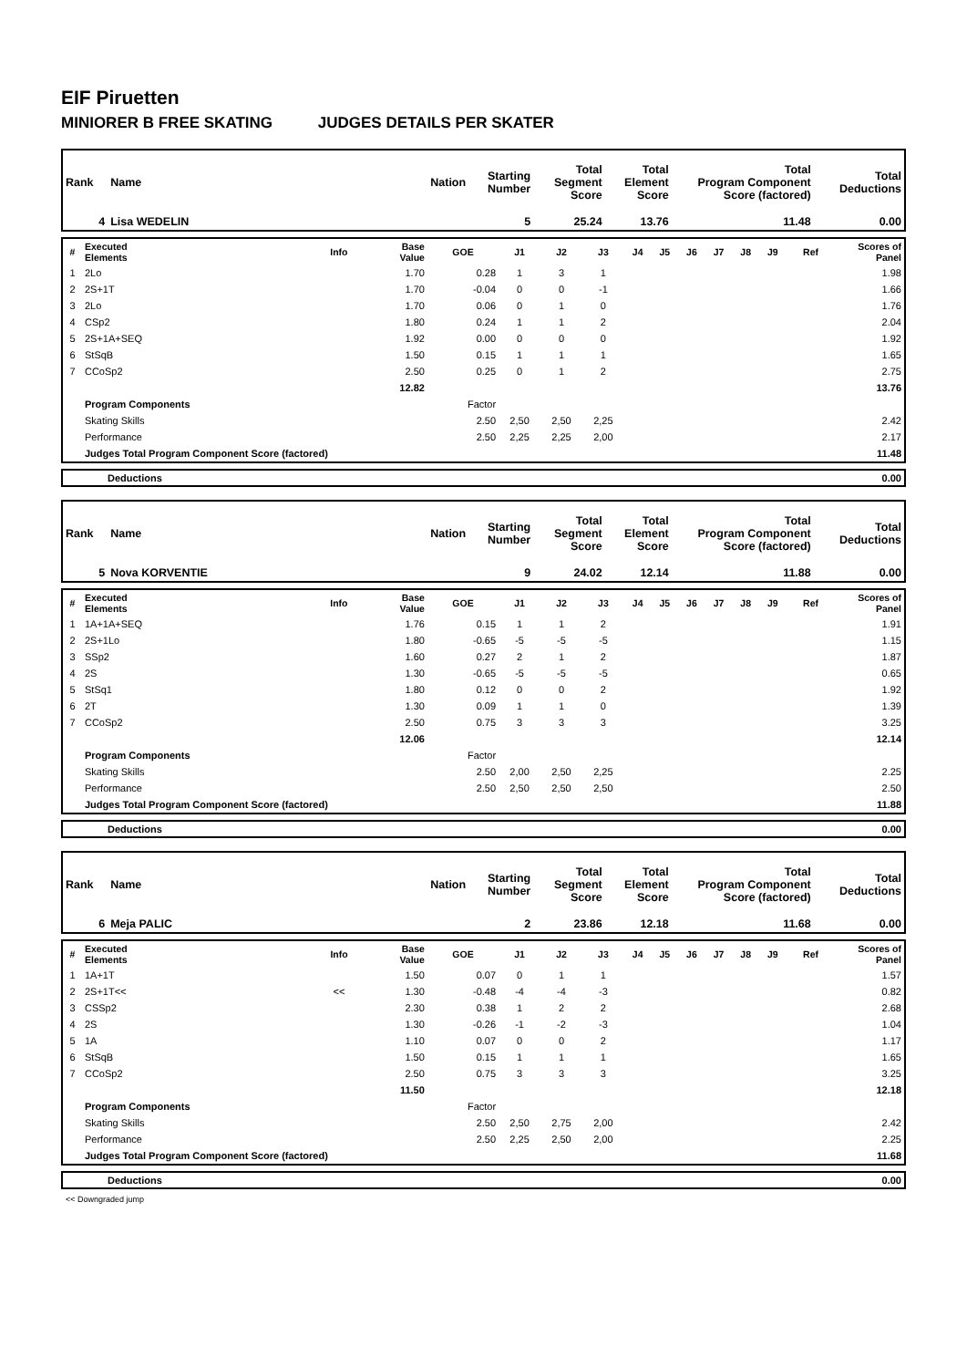EIF Piruetten
MINIORER B FREE SKATING JUDGES DETAILS PER SKATER
| Rank | Name | Nation | Starting Number | Total Segment Score | Total Element Score | Total Program Component Score (factored) | Total Deductions |
| --- | --- | --- | --- | --- | --- | --- | --- |
| 4 | Lisa WEDELIN | | 5 | 25.24 | 13.76 | 11.48 | 0.00 |
| # | Executed Elements | Info | Base Value | GOE | J1 | J2 | J3 | J4 | J5 | J6 | J7 | J8 | J9 | Ref | Scores of Panel |
| --- | --- | --- | --- | --- | --- | --- | --- | --- | --- | --- | --- | --- | --- | --- | --- |
| 1 | 2Lo | | 1.70 | 0.28 | 1 | 3 | 1 | | | | | | | | 1.98 |
| 2 | 2S+1T | | 1.70 | -0.04 | 0 | 0 | -1 | | | | | | | | 1.66 |
| 3 | 2Lo | | 1.70 | 0.06 | 0 | 1 | 0 | | | | | | | | 1.76 |
| 4 | CSp2 | | 1.80 | 0.24 | 1 | 1 | 2 | | | | | | | | 2.04 |
| 5 | 2S+1A+SEQ | | 1.92 | 0.00 | 0 | 0 | 0 | | | | | | | | 1.92 |
| 6 | StSqB | | 1.50 | 0.15 | 1 | 1 | 1 | | | | | | | | 1.65 |
| 7 | CCoSp2 | | 2.50 | 0.25 | 0 | 1 | 2 | | | | | | | | 2.75 |
| | | | 12.82 | | | | | | | | | | | | 13.76 |
| | Program Components | | | Factor | | | | | | | | | | | |
| | Skating Skills | | | 2.50 | 2,50 | 2,50 | 2,25 | | | | | | | | 2.42 |
| | Performance | | | 2.50 | 2,25 | 2,25 | 2,00 | | | | | | | | 2.17 |
| | Judges Total Program Component Score (factored) | | | | | | | | | | | | | | 11.48 |
| | Deductions | 0.00 |
| Rank | Name | Nation | Starting Number | Total Segment Score | Total Element Score | Total Program Component Score (factored) | Total Deductions |
| --- | --- | --- | --- | --- | --- | --- | --- |
| 5 | Nova KORVENTIE | | 9 | 24.02 | 12.14 | 11.88 | 0.00 |
| # | Executed Elements | Info | Base Value | GOE | J1 | J2 | J3 | J4 | J5 | J6 | J7 | J8 | J9 | Ref | Scores of Panel |
| --- | --- | --- | --- | --- | --- | --- | --- | --- | --- | --- | --- | --- | --- | --- | --- |
| 1 | 1A+1A+SEQ | | 1.76 | 0.15 | 1 | 1 | 2 | | | | | | | | 1.91 |
| 2 | 2S+1Lo | | 1.80 | -0.65 | -5 | -5 | -5 | | | | | | | | 1.15 |
| 3 | SSp2 | | 1.60 | 0.27 | 2 | 1 | 2 | | | | | | | | 1.87 |
| 4 | 2S | | 1.30 | -0.65 | -5 | -5 | -5 | | | | | | | | 0.65 |
| 5 | StSq1 | | 1.80 | 0.12 | 0 | 0 | 2 | | | | | | | | 1.92 |
| 6 | 2T | | 1.30 | 0.09 | 1 | 1 | 0 | | | | | | | | 1.39 |
| 7 | CCoSp2 | | 2.50 | 0.75 | 3 | 3 | 3 | | | | | | | | 3.25 |
| | | | 12.06 | | | | | | | | | | | | 12.14 |
| | Program Components | | | Factor | | | | | | | | | | | |
| | Skating Skills | | | 2.50 | 2,00 | 2,50 | 2,25 | | | | | | | | 2.25 |
| | Performance | | | 2.50 | 2,50 | 2,50 | 2,50 | | | | | | | | 2.50 |
| | Judges Total Program Component Score (factored) | | | | | | | | | | | | | | 11.88 |
| | Deductions | 0.00 |
| Rank | Name | Nation | Starting Number | Total Segment Score | Total Element Score | Total Program Component Score (factored) | Total Deductions |
| --- | --- | --- | --- | --- | --- | --- | --- |
| 6 | Meja PALIC | | 2 | 23.86 | 12.18 | 11.68 | 0.00 |
| # | Executed Elements | Info | Base Value | GOE | J1 | J2 | J3 | J4 | J5 | J6 | J7 | J8 | J9 | Ref | Scores of Panel |
| --- | --- | --- | --- | --- | --- | --- | --- | --- | --- | --- | --- | --- | --- | --- | --- |
| 1 | 1A+1T | | 1.50 | 0.07 | 0 | 1 | 1 | | | | | | | | 1.57 |
| 2 | 2S+1T<< | << | 1.30 | -0.48 | -4 | -4 | -3 | | | | | | | | 0.82 |
| 3 | CSSp2 | | 2.30 | 0.38 | 1 | 2 | 2 | | | | | | | | 2.68 |
| 4 | 2S | | 1.30 | -0.26 | -1 | -2 | -3 | | | | | | | | 1.04 |
| 5 | 1A | | 1.10 | 0.07 | 0 | 0 | 2 | | | | | | | | 1.17 |
| 6 | StSqB | | 1.50 | 0.15 | 1 | 1 | 1 | | | | | | | | 1.65 |
| 7 | CCoSp2 | | 2.50 | 0.75 | 3 | 3 | 3 | | | | | | | | 3.25 |
| | | | 11.50 | | | | | | | | | | | | 12.18 |
| | Program Components | | | Factor | | | | | | | | | | | |
| | Skating Skills | | | 2.50 | 2,50 | 2,75 | 2,00 | | | | | | | | 2.42 |
| | Performance | | | 2.50 | 2,25 | 2,50 | 2,00 | | | | | | | | 2.25 |
| | Judges Total Program Component Score (factored) | | | | | | | | | | | | | | 11.68 |
| | Deductions | 0.00 |
<< Downgraded jump